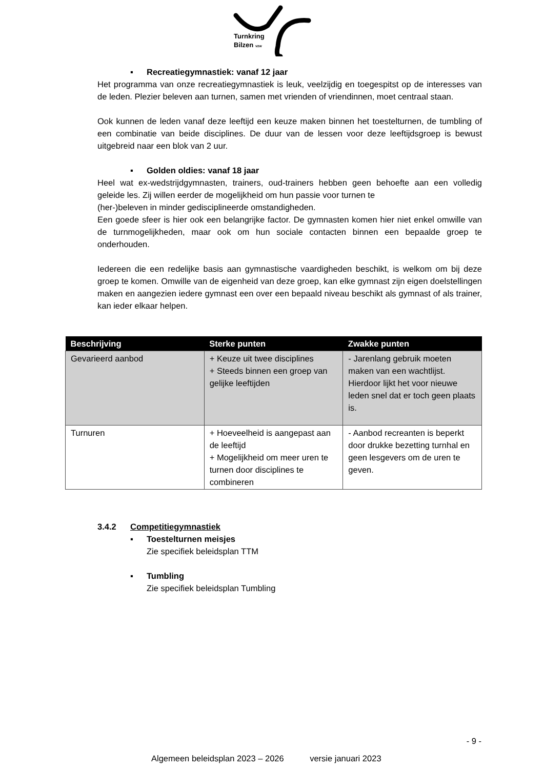Turnkring
Bilzen vzw
▪ Recreatiegymnastiek: vanaf 12 jaar
Het programma van onze recreatiegymnastiek is leuk, veelzijdig en toegespitst op de interesses van de leden. Plezier beleven aan turnen, samen met vrienden of vriendinnen, moet centraal staan.
Ook kunnen de leden vanaf deze leeftijd een keuze maken binnen het toestelturnen, de tumbling of een combinatie van beide disciplines. De duur van de lessen voor deze leeftijdsgroep is bewust uitgebreid naar een blok van 2 uur.
▪ Golden oldies: vanaf 18 jaar
Heel wat ex-wedstrijdgymnasten, trainers, oud-trainers hebben geen behoefte aan een volledig geleide les. Zij willen eerder de mogelijkheid om hun passie voor turnen te
(her-)beleven in minder gedisciplineerde omstandigheden.
Een goede sfeer is hier ook een belangrijke factor. De gymnasten komen hier niet enkel omwille van de turnmogelijkheden, maar ook om hun sociale contacten binnen een bepaalde groep te onderhouden.
Iedereen die een redelijke basis aan gymnastische vaardigheden beschikt, is welkom om bij deze groep te komen. Omwille van de eigenheid van deze groep, kan elke gymnast zijn eigen doelstellingen maken en aangezien iedere gymnast een over een bepaald niveau beschikt als gymnast of als trainer, kan ieder elkaar helpen.
| Beschrijving | Sterke punten | Zwakke punten |
| --- | --- | --- |
| Gevarieerd aanbod | + Keuze uit twee disciplines + Steeds binnen een groep van gelijke leeftijden | - Jarenlang gebruik moeten maken van een wachtlijst. Hierdoor lijkt het voor nieuwe leden snel dat er toch geen plaats is. |
| Turnuren | + Hoeveelheid is aangepast aan de leeftijd + Mogelijkheid om meer uren te turnen door disciplines te combineren | - Aanbod recreanten is beperkt door drukke bezetting turnhal en geen lesgevers om de uren te geven. |
3.4.2 Competitiegymnastiek
▪ Toestelturnen meisjes
Zie specifiek beleidsplan TTM
▪ Tumbling
Zie specifiek beleidsplan Tumbling
- 9 -
Algemeen beleidsplan 2023 – 2026 versie januari 2023